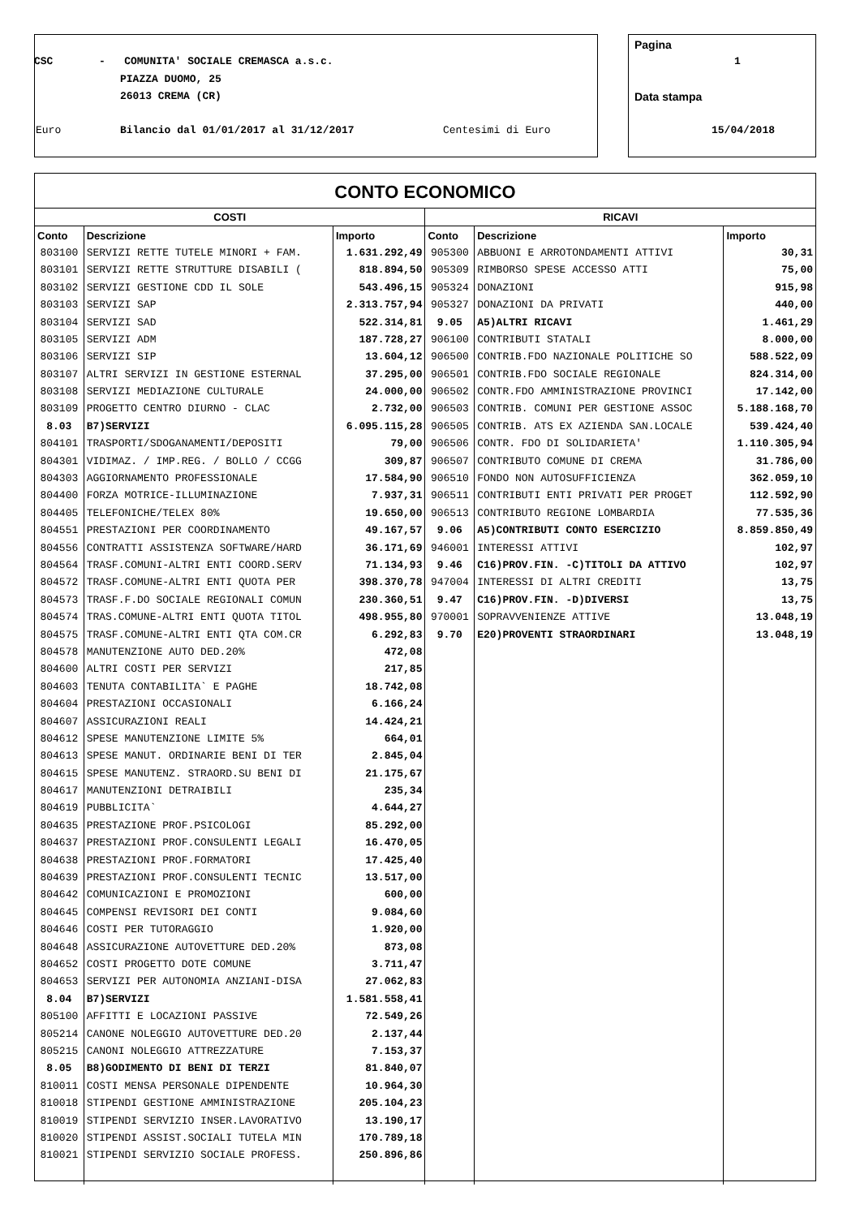CSC - COMUNITA' SOCIALE CREMASCA a.s.c.
PIAZZA DUOMO, 25
26013 CREMA (CR)
Euro Bilancio dal 01/01/2017 al 31/12/2017 Centesimi di Euro
Pagina
1
Data stampa
15/04/2018
CONTO ECONOMICO
| COSTI | | | RICAVI | | |
| --- | --- | --- | --- | --- | --- |
| Conto | Descrizione | Importo | Conto | Descrizione | Importo |
| 803100 | SERVIZI RETTE TUTELE MINORI + FAM. | 1.631.292,49 | 905300 | ABBUONI E ARROTONDAMENTI ATTIVI | 30,31 |
| 803101 | SERVIZI RETTE STRUTTURE DISABILI ( | 818.894,50 | 905309 | RIMBORSO SPESE ACCESSO ATTI | 75,00 |
| 803102 | SERVIZI GESTIONE CDD IL SOLE | 543.496,15 | 905324 | DONAZIONI | 915,98 |
| 803103 | SERVIZI SAP | 2.313.757,94 | 905327 | DONAZIONI DA PRIVATI | 440,00 |
| 803104 | SERVIZI SAD | 522.314,81 | 9.05 | A5)ALTRI RICAVI | 1.461,29 |
| 803105 | SERVIZI ADM | 187.728,27 | 906100 | CONTRIBUTI STATALI | 8.000,00 |
| 803106 | SERVIZI SIP | 13.604,12 | 906500 | CONTRIB.FDO NAZIONALE POLITICHE SO | 588.522,09 |
| 803107 | ALTRI SERVIZI IN GESTIONE ESTERNAL | 37.295,00 | 906501 | CONTRIB.FDO SOCIALE REGIONALE | 824.314,00 |
| 803108 | SERVIZI MEDIAZIONE CULTURALE | 24.000,00 | 906502 | CONTR.FDO AMMINISTRAZIONE PROVINCI | 17.142,00 |
| 803109 | PROGETTO CENTRO DIURNO - CLAC | 2.732,00 | 906503 | CONTRIB. COMUNI PER GESTIONE ASSOC | 5.188.168,70 |
| 8.03 | B7)SERVIZI | 6.095.115,28 | 906505 | CONTRIB. ATS EX AZIENDA SAN.LOCALE | 539.424,40 |
| 804101 | TRASPORTI/SDOGANAMENTI/DEPOSITI | 79,00 | 906506 | CONTR. FDO DI SOLIDARIETA' | 1.110.305,94 |
| 804301 | VIDIMAZ. / IMP.REG. / BOLLO / CCGG | 309,87 | 906507 | CONTRIBUTO COMUNE DI CREMA | 31.786,00 |
| 804303 | AGGIORNAMENTO PROFESSIONALE | 17.584,90 | 906510 | FONDO NON AUTOSUFFICIENZA | 362.059,10 |
| 804400 | FORZA MOTRICE-ILLUMINAZIONE | 7.937,31 | 906511 | CONTRIBUTI ENTI PRIVATI PER PROGET | 112.592,90 |
| 804405 | TELEFONICHE/TELEX 80% | 19.650,00 | 906513 | CONTRIBUTO REGIONE LOMBARDIA | 77.535,36 |
| 804551 | PRESTAZIONI PER COORDINAMENTO | 49.167,57 | 9.06 | A5)CONTRIBUTI CONTO ESERCIZIO | 8.859.850,49 |
| 804556 | CONTRATTI ASSISTENZA SOFTWARE/HARD | 36.171,69 | 946001 | INTERESSI ATTIVI | 102,97 |
| 804564 | TRASF.COMUNI-ALTRI ENTI COORD.SERV | 71.134,93 | 9.46 | C16)PROV.FIN. -C)TITOLI DA ATTIVO | 102,97 |
| 804572 | TRASF.COMUNE-ALTRI ENTI QUOTA PER | 398.370,78 | 947004 | INTERESSI DI ALTRI CREDITI | 13,75 |
| 804573 | TRASF.F.DO SOCIALE REGIONALI COMUN | 230.360,51 | 9.47 | C16)PROV.FIN. -D)DIVERSI | 13,75 |
| 804574 | TRAS.COMUNE-ALTRI ENTI QUOTA TITOL | 498.955,80 | 970001 | SOPRAVVENIENZE ATTIVE | 13.048,19 |
| 804575 | TRASF.COMUNE-ALTRI ENTI QTA COM.CR | 6.292,83 | 9.70 | E20)PROVENTI STRAORDINARI | 13.048,19 |
| 804578 | MANUTENZIONE AUTO DED.20% | 472,08 | | | |
| 804600 | ALTRI COSTI PER SERVIZI | 217,85 | | | |
| 804603 | TENUTA CONTABILITA` E PAGHE | 18.742,08 | | | |
| 804604 | PRESTAZIONI OCCASIONALI | 6.166,24 | | | |
| 804607 | ASSICURAZIONI REALI | 14.424,21 | | | |
| 804612 | SPESE MANUTENZIONE LIMITE 5% | 664,01 | | | |
| 804613 | SPESE MANUT. ORDINARIE BENI DI TER | 2.845,04 | | | |
| 804615 | SPESE MANUTENZ. STRAORD.SU BENI DI | 21.175,67 | | | |
| 804617 | MANUTENZIONI DETRAIBILI | 235,34 | | | |
| 804619 | PUBBLICITA` | 4.644,27 | | | |
| 804635 | PRESTAZIONE PROF.PSICOLOGI | 85.292,00 | | | |
| 804637 | PRESTAZIONI PROF.CONSULENTI LEGALI | 16.470,05 | | | |
| 804638 | PRESTAZIONI PROF.FORMATORI | 17.425,40 | | | |
| 804639 | PRESTAZIONI PROF.CONSULENTI TECNIC | 13.517,00 | | | |
| 804642 | COMUNICAZIONI E PROMOZIONI | 600,00 | | | |
| 804645 | COMPENSI REVISORI DEI CONTI | 9.084,60 | | | |
| 804646 | COSTI PER TUTORAGGIO | 1.920,00 | | | |
| 804648 | ASSICURAZIONE AUTOVETTURE DED.20% | 873,08 | | | |
| 804652 | COSTI PROGETTO DOTE COMUNE | 3.711,47 | | | |
| 804653 | SERVIZI PER AUTONOMIA ANZIANI-DISA | 27.062,83 | | | |
| 8.04 | B7)SERVIZI | 1.581.558,41 | | | |
| 805100 | AFFITTI E LOCAZIONI PASSIVE | 72.549,26 | | | |
| 805214 | CANONE NOLEGGIO AUTOVETTURE DED.20 | 2.137,44 | | | |
| 805215 | CANONI NOLEGGIO ATTREZZATURE | 7.153,37 | | | |
| 8.05 | B8)GODIMENTO DI BENI DI TERZI | 81.840,07 | | | |
| 810011 | COSTI MENSA PERSONALE DIPENDENTE | 10.964,30 | | | |
| 810018 | STIPENDI GESTIONE AMMINISTRAZIONE | 205.104,23 | | | |
| 810019 | STIPENDI SERVIZIO INSER.LAVORATIVO | 13.190,17 | | | |
| 810020 | STIPENDI ASSIST.SOCIALI TUTELA MIN | 170.789,18 | | | |
| 810021 | STIPENDI SERVIZIO SOCIALE PROFESS. | 250.896,86 | | | |